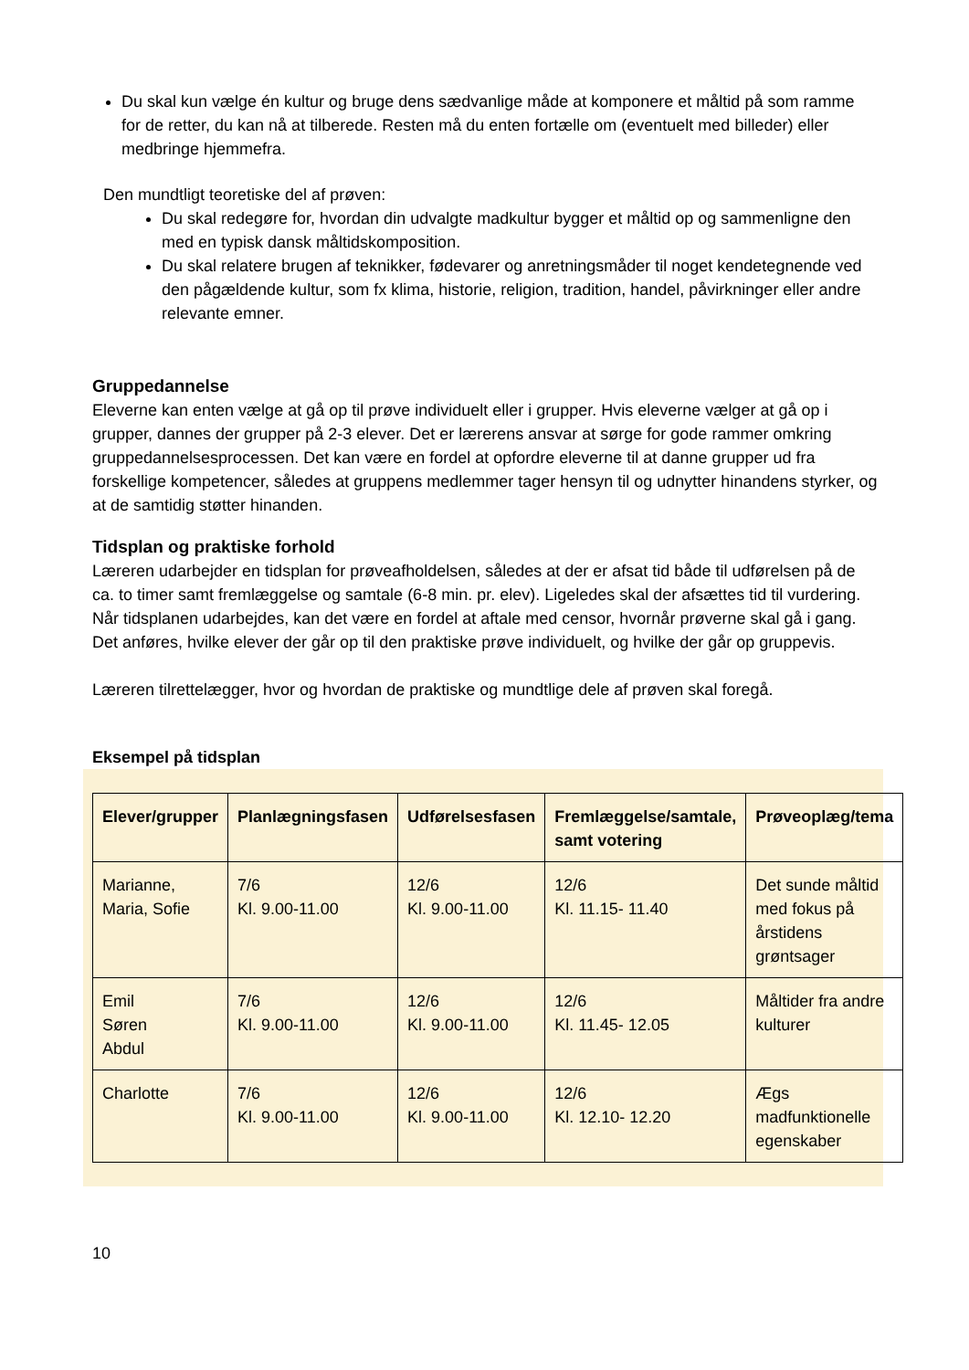Du skal kun vælge én kultur og bruge dens sædvanlige måde at komponere et måltid på som ramme for de retter, du kan nå at tilberede. Resten må du enten fortælle om (eventuelt med billeder) eller medbringe hjemmefra.
Den mundtligt teoretiske del af prøven:
Du skal redegøre for, hvordan din udvalgte madkultur bygger et måltid op og sammenligne den med en typisk dansk måltidskomposition.
Du skal relatere brugen af teknikker, fødevarer og anretningsmåder til noget kendetegnende ved den pågældende kultur, som fx klima, historie, religion, tradition, handel, påvirkninger eller andre relevante emner.
Gruppedannelse
Eleverne kan enten vælge at gå op til prøve individuelt eller i grupper. Hvis eleverne vælger at gå op i grupper, dannes der grupper på 2-3 elever. Det er lærerens ansvar at sørge for gode rammer omkring gruppedannelsesprocessen. Det kan være en fordel at opfordre eleverne til at danne grupper ud fra forskellige kompetencer, således at gruppens medlemmer tager hensyn til og udnytter hinandens styrker, og at de samtidig støtter hinanden.
Tidsplan og praktiske forhold
Læreren udarbejder en tidsplan for prøveafholdelsen, således at der er afsat tid både til udførelsen på de ca. to timer samt fremlæggelse og samtale (6-8 min. pr. elev). Ligeledes skal der afsættes tid til vurdering. Når tidsplanen udarbejdes, kan det være en fordel at aftale med censor, hvornår prøverne skal gå i gang. Det anføres, hvilke elever der går op til den praktiske prøve individuelt, og hvilke der går op gruppevis.
Læreren tilrettelægger, hvor og hvordan de praktiske og mundtlige dele af prøven skal foregå.
Eksempel på tidsplan
| Elever/grupper | Planlægningsfasen | Udførelsesfasen | Fremlæggelse/samtale, samt votering | Prøveoplæg/tema |
| --- | --- | --- | --- | --- |
| Marianne, Maria, Sofie | 7/6 Kl. 9.00-11.00 | 12/6 Kl. 9.00-11.00 | 12/6 Kl. 11.15- 11.40 | Det sunde måltid med fokus på årstidens grøntsager |
| Emil Søren Abdul | 7/6 Kl. 9.00-11.00 | 12/6 Kl. 9.00-11.00 | 12/6 Kl. 11.45- 12.05 | Måltider fra andre kulturer |
| Charlotte | 7/6 Kl. 9.00-11.00 | 12/6 Kl. 9.00-11.00 | 12/6 Kl. 12.10- 12.20 | Ægs madfunktionelle egenskaber |
10